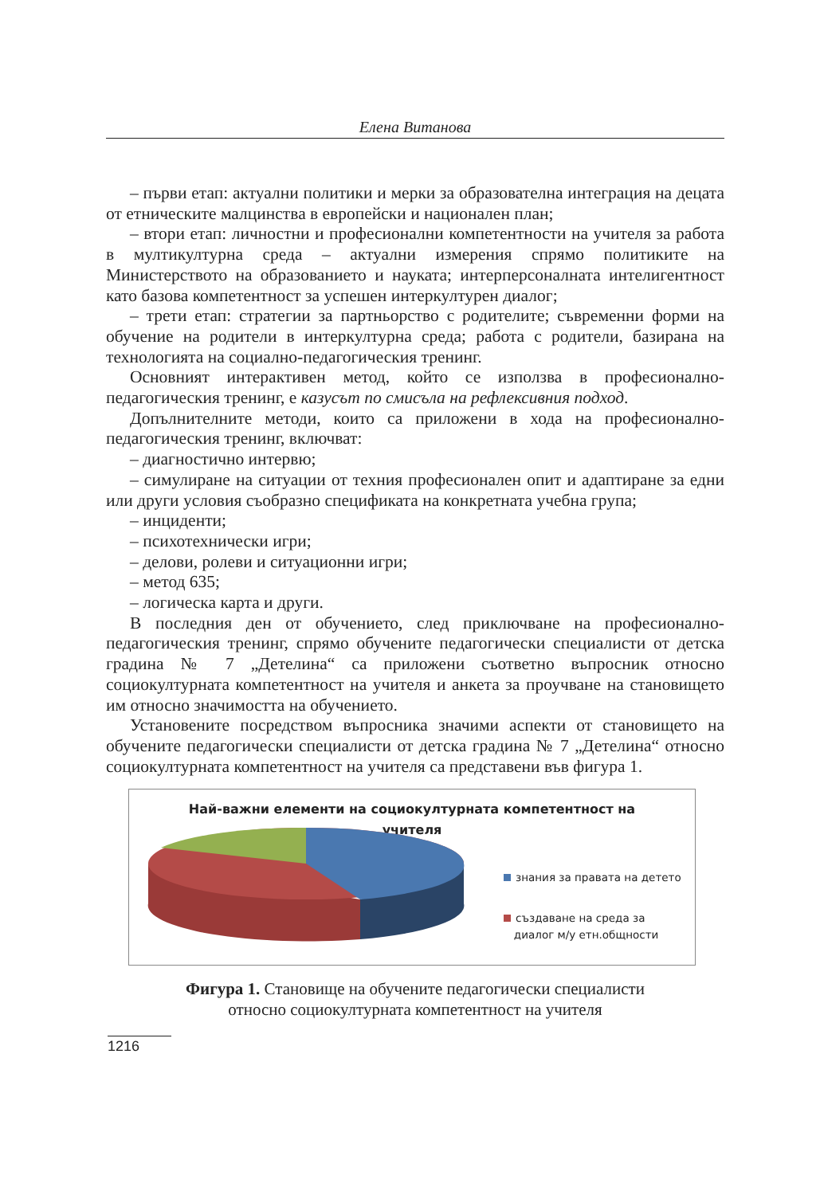Елена Витанова
– първи етап: актуални политики и мерки за образователна интеграция на децата от етническите малцинства в европейски и национален план;
– втори етап: личностни и професионални компетентности на учителя за работа в мултикултурна среда – актуални измерения спрямо политиките на Министерството на образованието и науката; интерперсоналната интелигентност като базова компетентност за успешен интеркултурен диалог;
– трети етап: стратегии за партньорство с родителите; съвременни форми на обучение на родители в интеркултурна среда; работа с родители, базирана на технологията на социално-педагогическия тренинг.
Основният интерактивен метод, който се използва в професионално-педагогическия тренинг, е казусът по смисъла на рефлексивния подход.
Допълнителните методи, които са приложени в хода на професионално-педагогическия тренинг, включват:
– диагностично интервю;
– симулиране на ситуации от техния професионален опит и адаптиране за едни или други условия съобразно спецификата на конкретната учебна група;
– инциденти;
– психотехнически игри;
– делови, ролеви и ситуационни игри;
– метод 635;
– логическа карта и други.
В последния ден от обучението, след приключване на професионално-педагогическия тренинг, спрямо обучените педагогически специалисти от детска градина № 7 „Детелина“ са приложени съответно въпросник относно социокултурната компетентност на учителя и анкета за проучване на становището им относно значимостта на обучението.
Установените посредством въпросника значими аспекти от становището на обучените педагогически специалисти от детска градина № 7 „Детелина“ относно социокултурната компетентност на учителя са представени във фигура 1.
Най-важни елементи на социокултурната компетентност на
учителя
знания за правата на детето
създаване на среда за
диалог м/у етн.общности
Фигура 1. Становище на обучените педагогически специалисти
относно социокултурната компетентност на учителя
1216